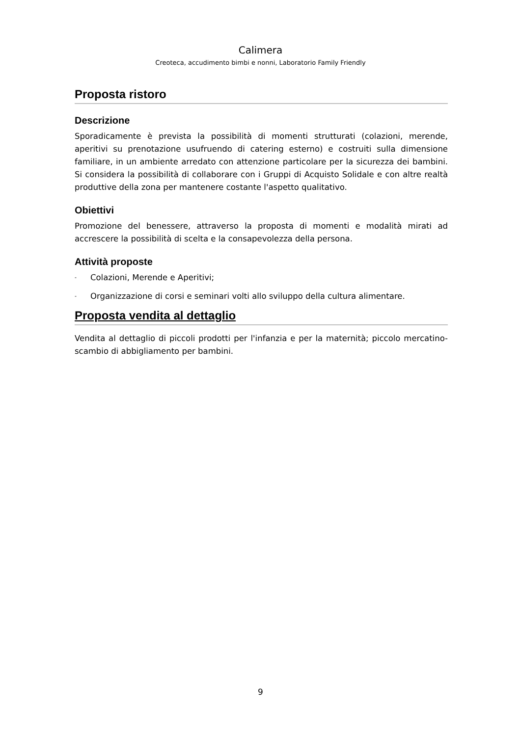Calimera
Creoteca, accudimento bimbi e nonni, Laboratorio Family Friendly
Proposta ristoro
Descrizione
Sporadicamente è prevista la possibilità di momenti strutturati (colazioni, merende, aperitivi su prenotazione usufruendo di catering esterno) e costruiti sulla dimensione familiare, in un ambiente arredato con attenzione particolare per la sicurezza dei bambini. Si considera la possibilità di collaborare con i Gruppi di Acquisto Solidale e con altre realtà produttive della zona per mantenere costante l'aspetto qualitativo.
Obiettivi
Promozione del benessere, attraverso la proposta di momenti e modalità mirati ad accrescere la possibilità di scelta e la consapevolezza della persona.
Attività proposte
- Colazioni, Merende e Aperitivi;
- Organizzazione di corsi e seminari volti allo sviluppo della cultura alimentare.
Proposta vendita al dettaglio
Vendita al dettaglio di piccoli prodotti per l'infanzia e per la maternità; piccolo mercatino-scambio di abbigliamento per bambini.
9